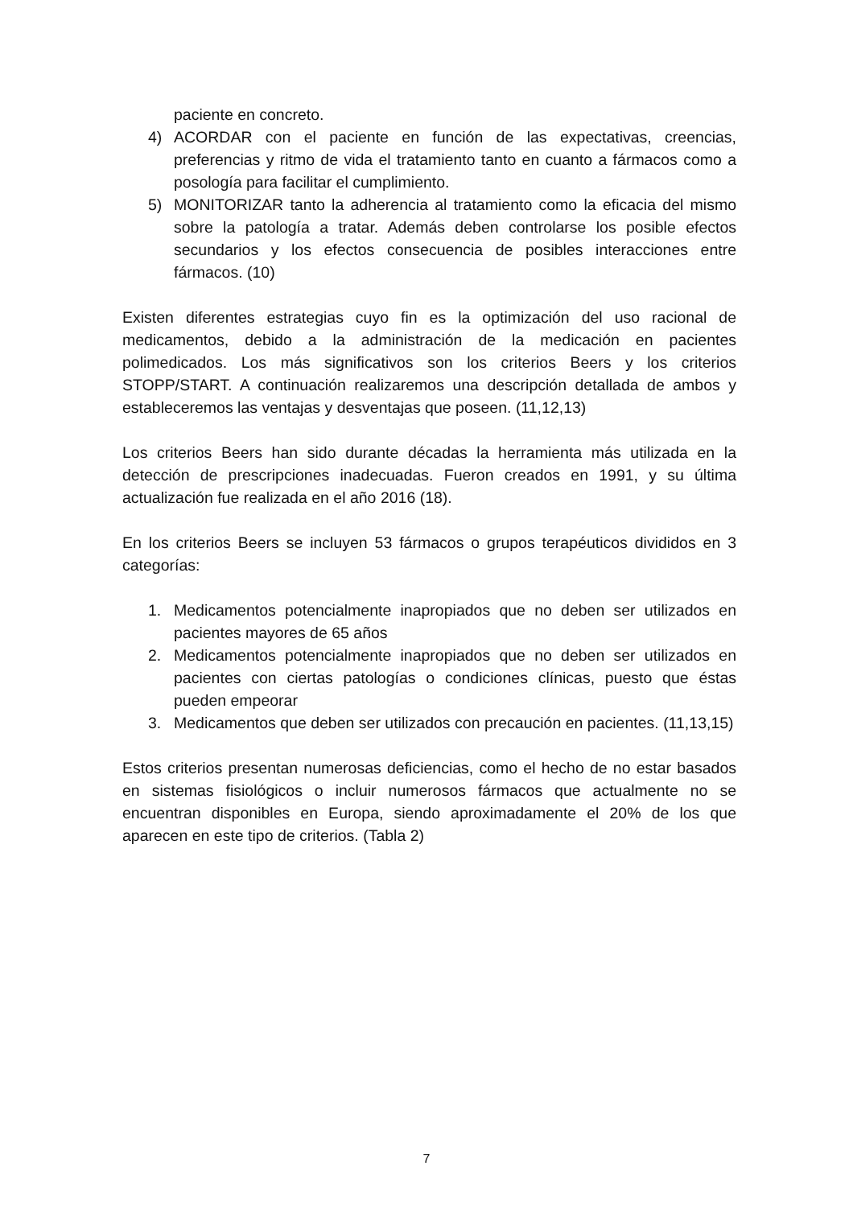paciente en concreto.
4) ACORDAR con el paciente en función de las expectativas, creencias, preferencias y ritmo de vida el tratamiento tanto en cuanto a fármacos como a posología para facilitar el cumplimiento.
5) MONITORIZAR tanto la adherencia al tratamiento como la eficacia del mismo sobre la patología a tratar. Además deben controlarse los posible efectos secundarios y los efectos consecuencia de posibles interacciones entre fármacos. (10)
Existen diferentes estrategias cuyo fin es la optimización del uso racional de medicamentos, debido a la administración de la medicación en pacientes polimedicados. Los más significativos son los criterios Beers y los criterios STOPP/START. A continuación realizaremos una descripción detallada de ambos y estableceremos las ventajas y desventajas que poseen. (11,12,13)
Los criterios Beers han sido durante décadas la herramienta más utilizada en la detección de prescripciones inadecuadas. Fueron creados en 1991, y su última actualización fue realizada en el año 2016 (18).
En los criterios Beers se incluyen 53 fármacos o grupos terapéuticos divididos en 3 categorías:
1. Medicamentos potencialmente inapropiados que no deben ser utilizados en pacientes mayores de 65 años
2. Medicamentos potencialmente inapropiados que no deben ser utilizados en pacientes con ciertas patologías o condiciones clínicas, puesto que éstas pueden empeorar
3. Medicamentos que deben ser utilizados con precaución en pacientes. (11,13,15)
Estos criterios presentan numerosas deficiencias, como el hecho de no estar basados en sistemas fisiológicos o incluir numerosos fármacos que actualmente no se encuentran disponibles en Europa, siendo aproximadamente el 20% de los que aparecen en este tipo de criterios. (Tabla 2)
7